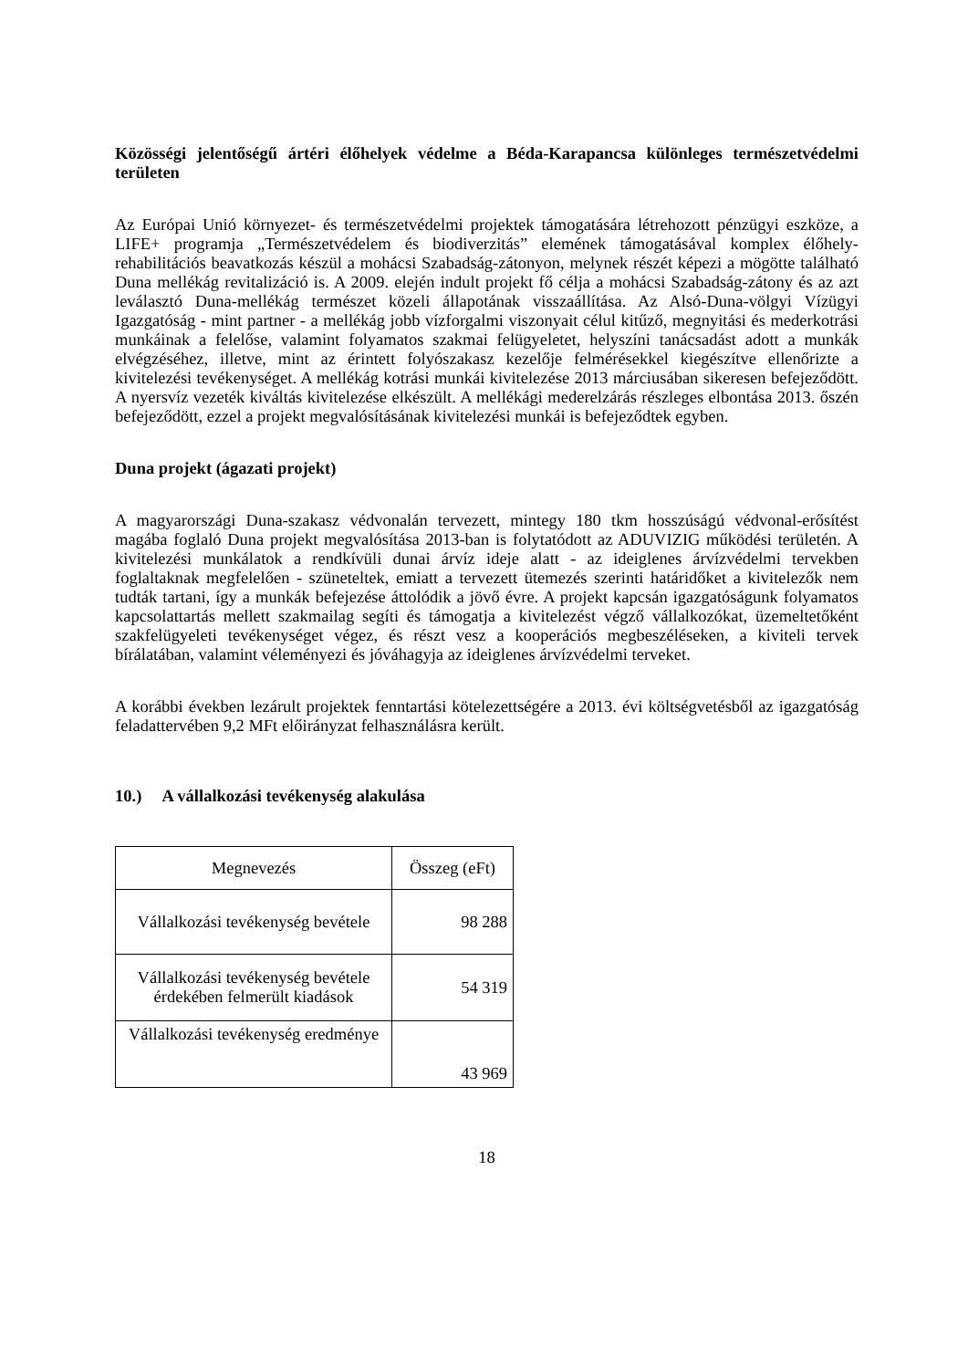Közösségi jelentőségű ártéri élőhelyek védelme a Béda-Karapancsa különleges természetvédelmi területen
Az Európai Unió környezet- és természetvédelmi projektek támogatására létrehozott pénzügyi eszköze, a LIFE+ programja „Természetvédelem és biodiverzitás” elemének támogatásával komplex élőhely-rehabilitációs beavatkozás készül a mohácsi Szabadság-zátonyon, melynek részét képezi a mögötte található Duna mellékág revitalizáció is. A 2009. elején indult projekt fő célja a mohácsi Szabadság-zátony és az azt leválasztó Duna-mellékág természet közeli állapotának visszaállítása. Az Alsó-Duna-völgyi Vízügyi Igazgatóság - mint partner - a mellékág jobb vízforgalmi viszonyait célul kitűző, megnyitási és mederkotrási munkáinak a felelőse, valamint folyamatos szakmai felügyeletet, helyszíni tanácsadást adott a munkák elvégzéséhez, illetve, mint az érintett folyószakasz kezelője felmérésekkel kiegészítve ellenőrizte a kivitelezési tevékenységet. A mellékág kotrási munkái kivitelezése 2013 márciusában sikeresen befejeződött. A nyersvíz vezeték kiváltás kivitelezése elkészült. A mellékági mederelzárás részleges elbontása 2013. őszén befejeződött, ezzel a projekt megvalósításának kivitelezési munkái is befejeződtek egyben.
Duna projekt (ágazati projekt)
A magyarországi Duna-szakasz védvonalán tervezett, mintegy 180 tkm hosszúságú védvonal-erősítést magába foglaló Duna projekt megvalósítása 2013-ban is folytatódott az ADUVIZIG működési területén. A kivitelezési munkálatok a rendkívüli dunai árvíz ideje alatt - az ideiglenes árvízvédelmi tervekben foglaltaknak megfelelően - szüneteltek, emiatt a tervezett ütemezés szerinti határidőket a kivitelezők nem tudták tartani, így a munkák befejezése áttolódik a jövő évre. A projekt kapcsán igazgatóságunk folyamatos kapcsolattartás mellett szakmailag segíti és támogatja a kivitelezést végző vállalkozókat, üzemeltetőként szakfelügyeleti tevékenységet végez, és részt vesz a kooperációs megbeszéléseken, a kiviteli tervek bírálatában, valamint véleményezi és jóváhagyja az ideiglenes árvízvédelmi terveket.
A korábbi években lezárult projektek fenntartási kötelezettségére a 2013. évi költségvetésből az igazgatóság feladattervében 9,2 MFt előirányzat felhasználásra került.
10.) A vállalkozási tevékenység alakulása
| Megnevezés | Összeg (eFt) |
| --- | --- |
| Vállalkozási tevékenység bevétele | 98 288 |
| Vállalkozási tevékenység bevétele érdekében felmerült kiadások | 54 319 |
| Vállalkozási tevékenység eredménye | 43 969 |
18